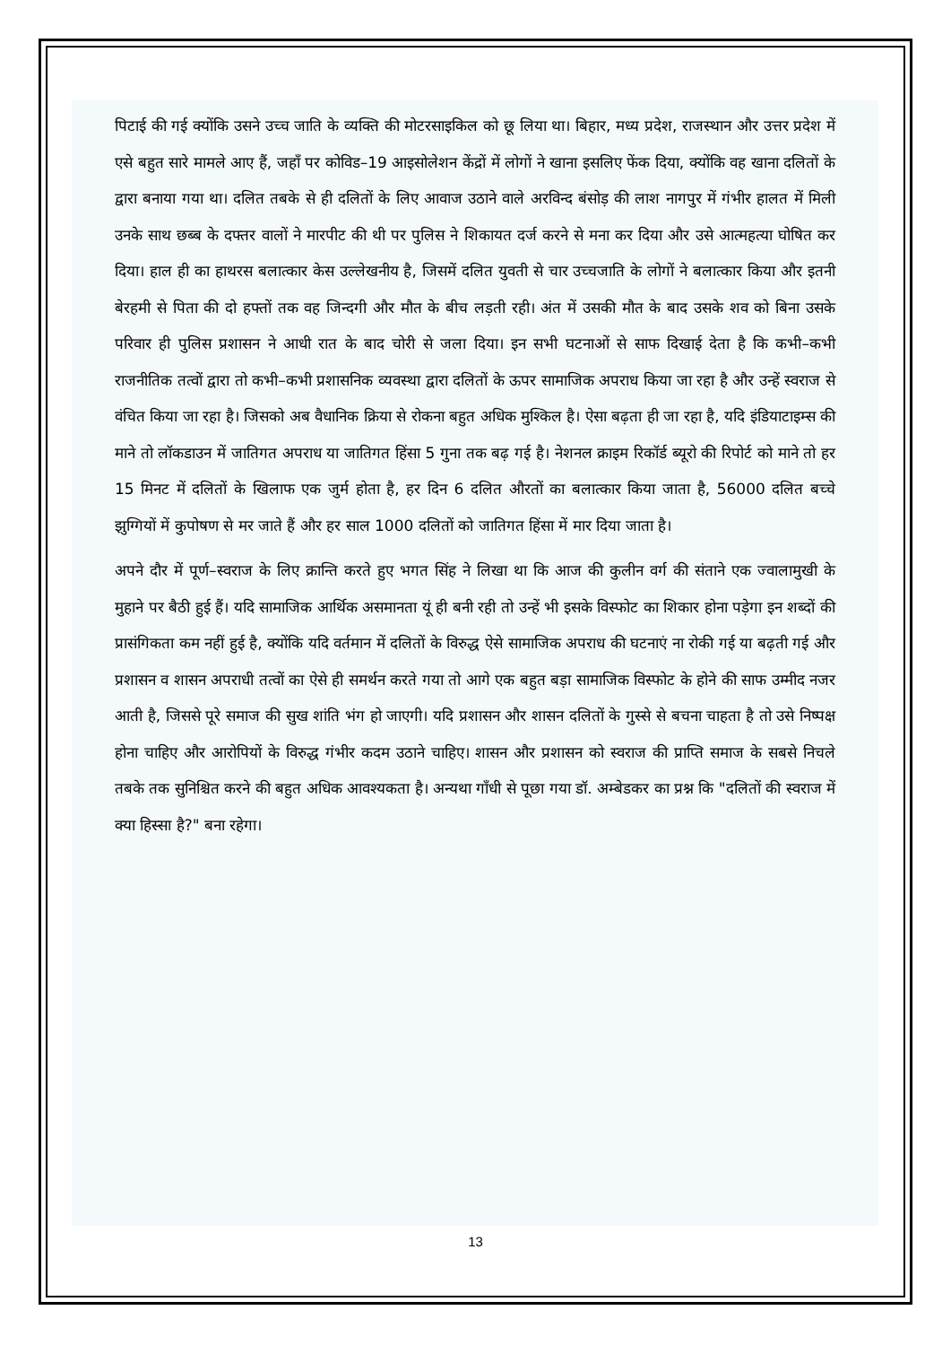पिटाई की गई क्योंकि उसने उच्च जाति के व्यक्ति की मोटरसाइकिल को छू लिया था। बिहार, मध्य प्रदेश, राजस्थान और उत्तर प्रदेश में एसे बहुत सारे मामले आए हैं, जहाँ पर कोविड–19 आइसोलेशन केंद्रों में लोगों ने खाना इसलिए फेंक दिया, क्योंकि वह खाना दलितों के द्वारा बनाया गया था। दलित तबके से ही दलितों के लिए आवाज उठाने वाले अरविन्द बंसोड़ की लाश नागपुर में गंभीर हालत में मिली उनके साथ छब्ब के दफ्तर वालों ने मारपीट की थी पर पुलिस ने शिकायत दर्ज करने से मना कर दिया और उसे आत्महत्या घोषित कर दिया। हाल ही का हाथरस बलात्कार केस उल्लेखनीय है, जिसमें दलित युवती से चार उच्चजाति के लोगों ने बलात्कार किया और इतनी बेरहमी से पिता की दो हफ्तों तक वह जिन्दगी और मौत के बीच लड़ती रही। अंत में उसकी मौत के बाद उसके शव को बिना उसके परिवार ही पुलिस प्रशासन ने आधी रात के बाद चोरी से जला दिया। इन सभी घटनाओं से साफ दिखाई देता है कि कभी–कभी राजनीतिक तत्वों द्वारा तो कभी–कभी प्रशासनिक व्यवस्था द्वारा दलितों के ऊपर सामाजिक अपराध किया जा रहा है और उन्हें स्वराज से वंचित किया जा रहा है। जिसको अब वैधानिक क्रिया से रोकना बहुत अधिक मुश्किल है। ऐसा बढ़ता ही जा रहा है, यदि इंडियाटाइम्स की माने तो लॉकडाउन में जातिगत अपराध या जातिगत हिंसा 5 गुना तक बढ़ गई है। नेशनल क्राइम रिकॉर्ड ब्यूरो की रिपोर्ट को माने तो हर 15 मिनट में दलितों के खिलाफ एक जुर्म होता है, हर दिन 6 दलित औरतों का बलात्कार किया जाता है, 56000 दलित बच्चे झुग्गियों में कुपोषण से मर जाते हैं और हर साल 1000 दलितों को जातिगत हिंसा में मार दिया जाता है।
अपने दौर में पूर्ण–स्वराज के लिए क्रान्ति करते हुए भगत सिंह ने लिखा था कि आज की कुलीन वर्ग की संताने एक ज्वालामुखी के मुहाने पर बैठी हुई हैं। यदि सामाजिक आर्थिक असमानता यूं ही बनी रही तो उन्हें भी इसके विस्फोट का शिकार होना पड़ेगा इन शब्दों की प्रासंगिकता कम नहीं हुई है, क्योंकि यदि वर्तमान में दलितों के विरुद्ध ऐसे सामाजिक अपराध की घटनाएं ना रोकी गई या बढ़ती गई और प्रशासन व शासन अपराधी तत्वों का ऐसे ही समर्थन करते गया तो आगे एक बहुत बड़ा सामाजिक विस्फोट के होने की साफ उम्मीद नजर आती है, जिससे पूरे समाज की सुख शांति भंग हो जाएगी। यदि प्रशासन और शासन दलितों के गुस्से से बचना चाहता है तो उसे निष्पक्ष होना चाहिए और आरोपियों के विरुद्ध गंभीर कदम उठाने चाहिए। शासन और प्रशासन को स्वराज की प्राप्ति समाज के सबसे निचले तबके तक सुनिश्चित करने की बहुत अधिक आवश्यकता है। अन्यथा गाँधी से पूछा गया डॉ. अम्बेडकर का प्रश्न कि "दलितों की स्वराज में क्या हिस्सा है?" बना रहेगा।
13